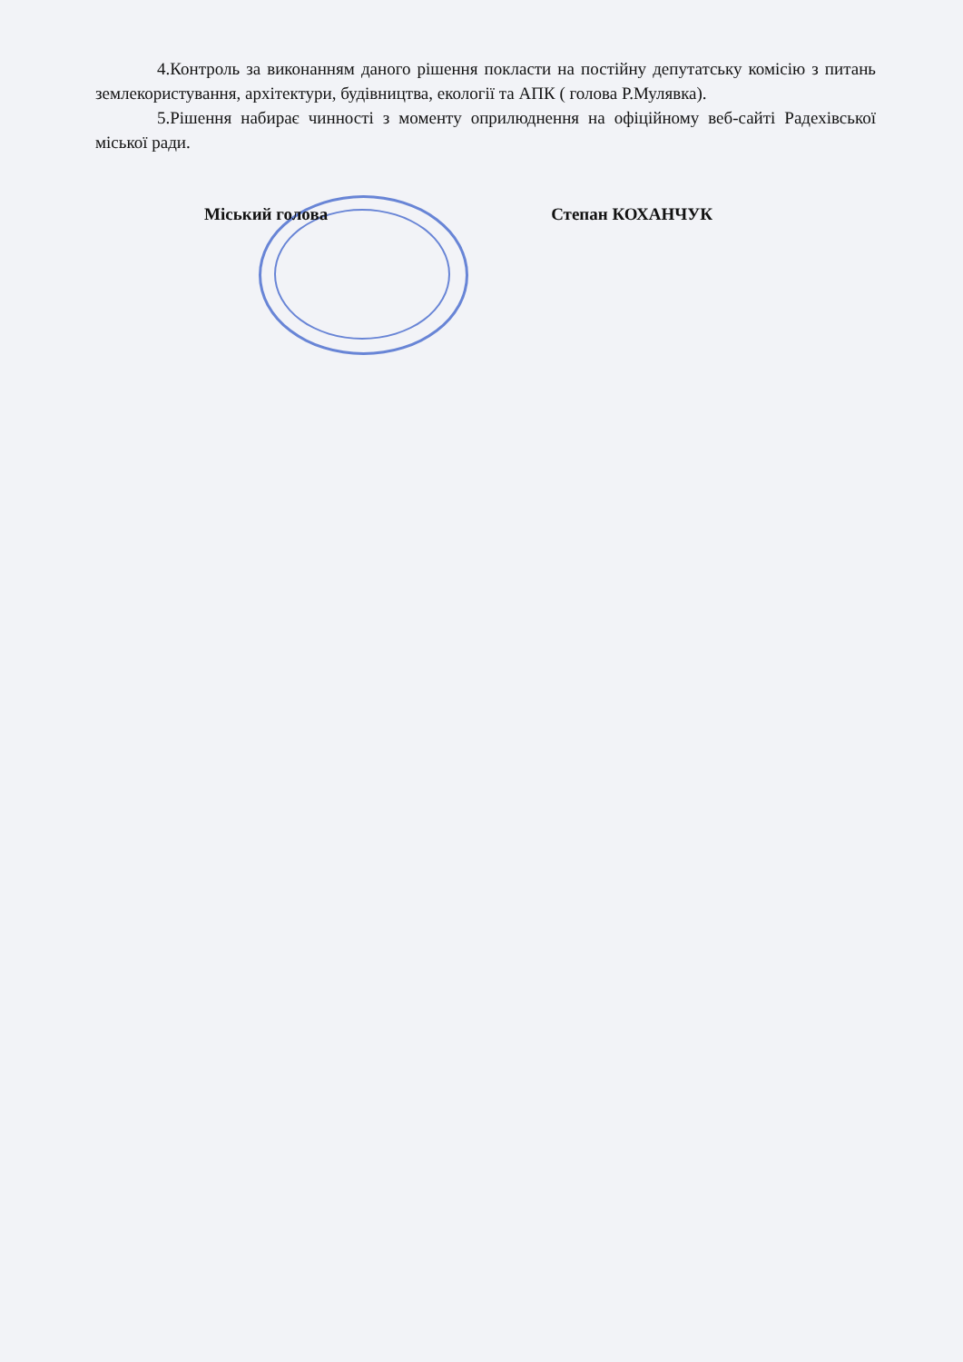4.Контроль за виконанням даного рішення покласти на постійну депутатську комісію з питань землекористування, архітектури, будівництва, екології та АПК ( голова Р.Мулявка).
5.Рішення набирає чинності з моменту оприлюднення на офіційному веб-сайті Радехівської міської ради.
Міський голова Степан КОХАНЧУК